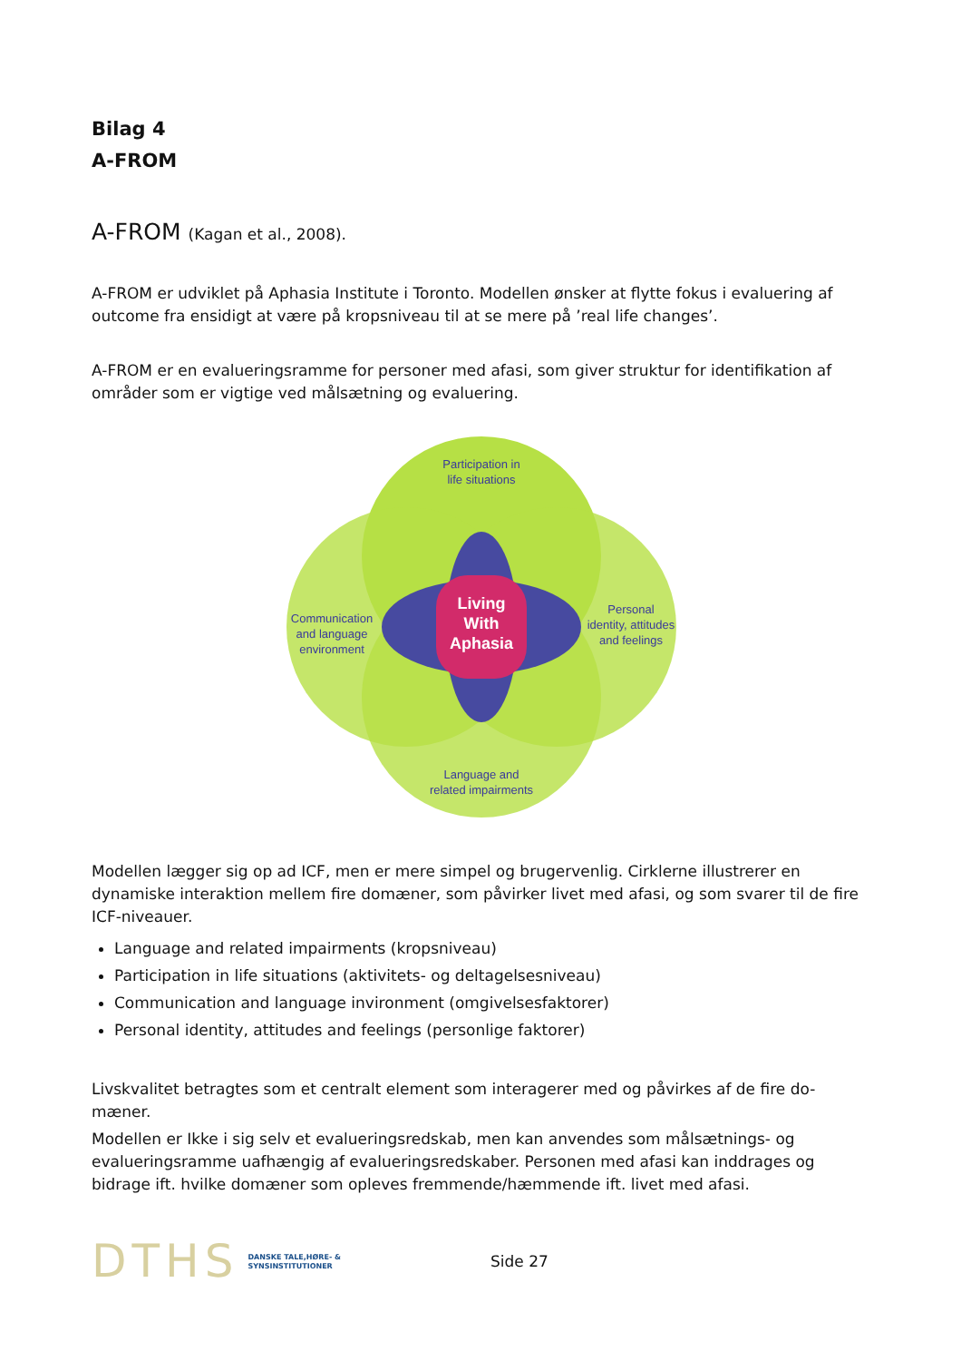Bilag 4
A-FROM
A-FROM (Kagan et al., 2008).
A-FROM er udviklet på Aphasia Institute i Toronto. Modellen ønsker at flytte fokus i evaluering af outcome fra ensidigt at være på kropsniveau til at se mere på ’real life changes’.
A-FROM er en evalueringsramme for personer med afasi, som giver struktur for identifikation af områder som er vigtige ved målsætning og evaluering.
Participation in
life situations
Communication
and language
environment
Personal
identity, attitudes
and feelings
Language and
related impairments
Living
With
Aphasia
Modellen lægger sig op ad ICF, men er mere simpel og brugervenlig. Cirklerne illustrerer en dynamiske interaktion mellem fire domæner, som påvirker livet med afasi, og som svarer til de fire ICF-niveauer.
Language and related impairments (kropsniveau)
Participation in life situations (aktivitets- og deltagelsesniveau)
Communication and language invironment (omgivelsesfaktorer)
Personal identity, attitudes and feelings (personlige faktorer)
Livskvalitet betragtes som et centralt element som interagerer med og påvirkes af de fire do-mæner.
Modellen er Ikke i sig selv et evalueringsredskab, men kan anvendes som målsætnings- og evalueringsramme uafhængig af evalueringsredskaber. Personen med afasi kan inddrages og bidrage ift. hvilke domæner som opleves fremmende/hæmmende ift. livet med afasi.
DTHS DANSKE TALE,HØRE- &
SYNSINSTITUTIONER Side 27